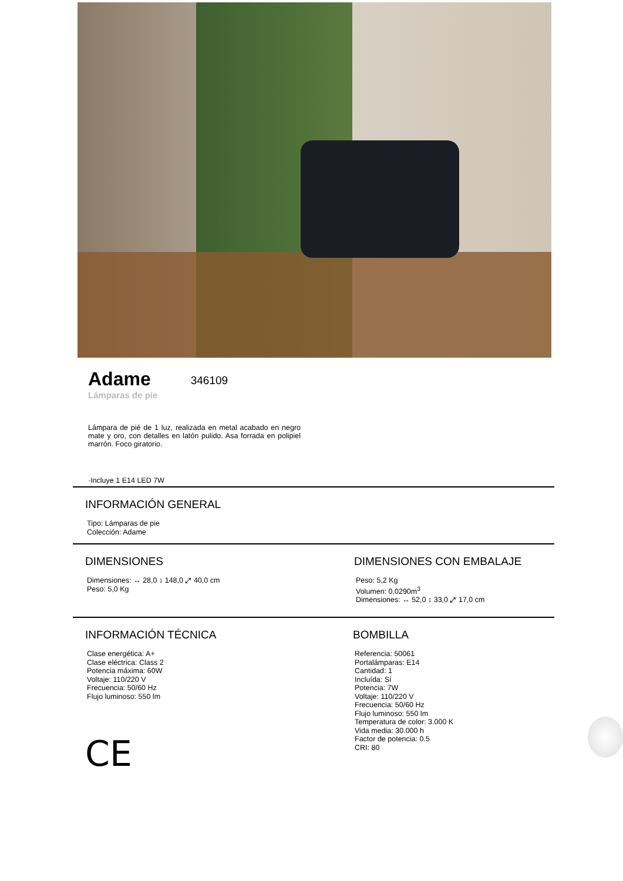Adame
346109
Lámparas de pie
Lámpara de pié de 1 luz, realizada en metal acabado en negro mate y oro, con detalles en latón pulido. Asa forrada en polipiel marrón. Foco giratorio.
·Incluye 1 E14 LED 7W
INFORMACIÓN GENERAL
Tipo: Lámparas de pie
Colección: Adame
DIMENSIONES
Dimensiones: ↔ 28,0 ↕ 148,0 ⤢ 40,0 cm
Peso: 5,0 Kg
DIMENSIONES CON EMBALAJE
Peso: 5,2 Kg
Volumen: 0,0290m<sup>3</sup>
Dimensiones: ↔ 52,0 ↕ 33,0 ⤢ 17,0 cm
INFORMACIÓN TÉCNICA
Clase energética: A+
Clase eléctrica: Class 2
Potencia máxima: 60W
Voltaje: 110/220 V
Frecuencia: 50/60 Hz
Flujo luminoso: 550 lm
CE
BOMBILLA
Referencia: 50061
Portalámparas: E14
Cantidad: 1
Incluída: Sí
Potencia: 7W
Voltaje: 110/220 V
Frecuencia: 50/60 Hz
Flujo luminoso: 550 lm
Temperatura de color: 3.000 K
Vida media: 30.000 h
Factor de potencia: 0.5
CRI: 80